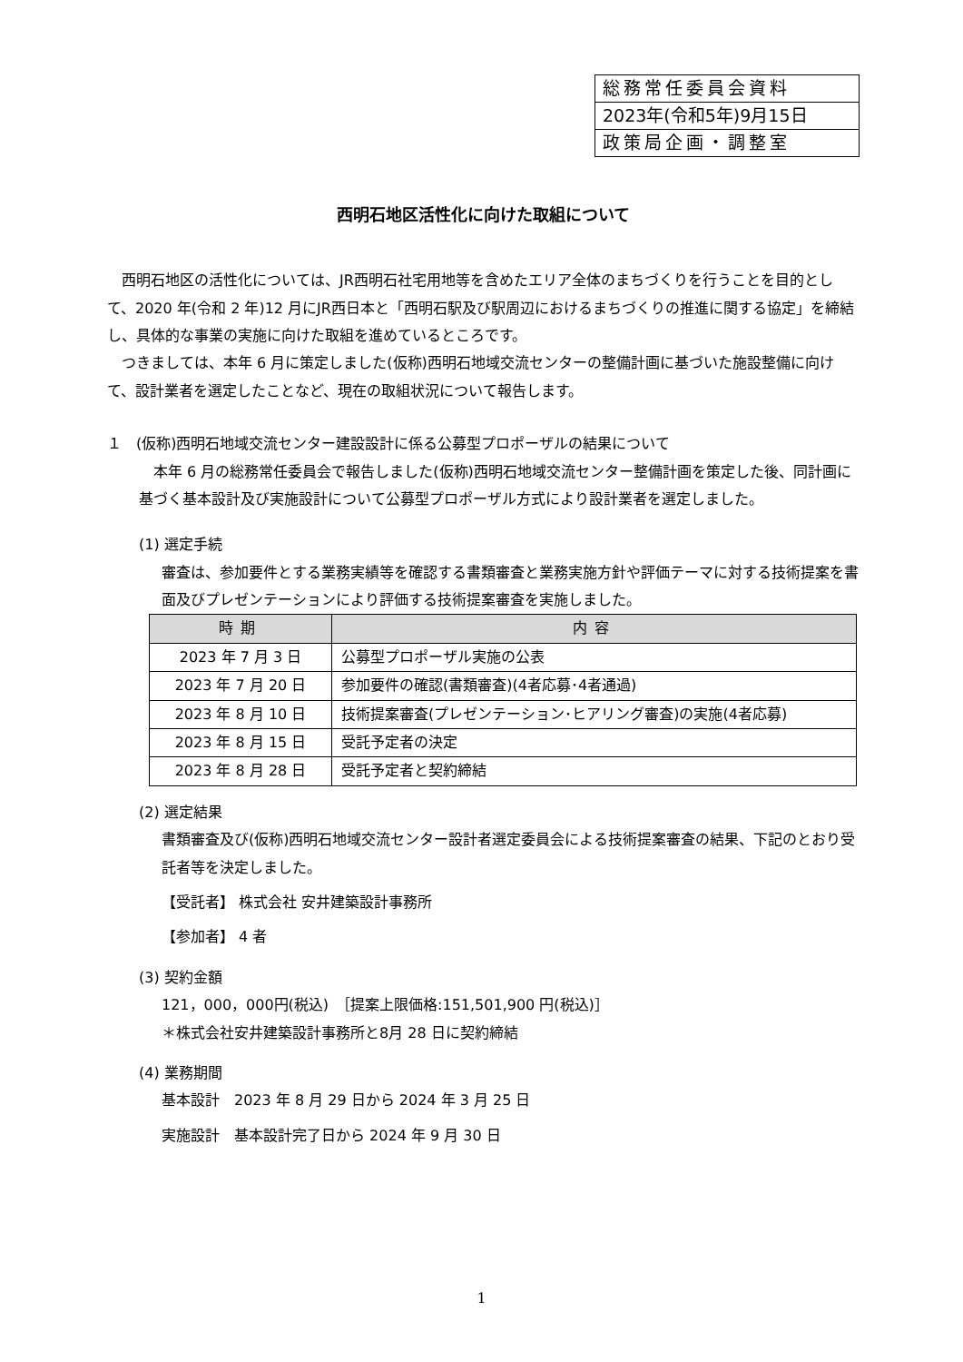総務常任委員会資料
2023年(令和5年)9月15日
政策局企画・調整室
西明石地区活性化に向けた取組について
西明石地区の活性化については、JR西明石社宅用地等を含めたエリア全体のまちづくりを行うことを目的として、2020 年(令和 2 年)12 月にJR西日本と「西明石駅及び駅周辺におけるまちづくりの推進に関する協定」を締結し、具体的な事業の実施に向けた取組を進めているところです。
つきましては、本年 6 月に策定しました(仮称)西明石地域交流センターの整備計画に基づいた施設整備に向けて、設計業者を選定したことなど、現在の取組状況について報告します。
１　(仮称)西明石地域交流センター建設設計に係る公募型プロポーザルの結果について
本年 6 月の総務常任委員会で報告しました(仮称)西明石地域交流センター整備計画を策定した後、同計画に基づく基本設計及び実施設計について公募型プロポーザル方式により設計業者を選定しました。
(1) 選定手続
審査は、参加要件とする業務実績等を確認する書類審査と業務実施方針や評価テーマに対する技術提案を書面及びプレゼンテーションにより評価する技術提案審査を実施しました。
| 時期 | 内容 |
| --- | --- |
| 2023 年 7 月 3 日 | 公募型プロポーザル実施の公表 |
| 2023 年 7 月 20 日 | 参加要件の確認(書類審査)(4者応募･4者通過) |
| 2023 年 8 月 10 日 | 技術提案審査(プレゼンテーション･ヒアリング審査)の実施(4者応募) |
| 2023 年 8 月 15 日 | 受託予定者の決定 |
| 2023 年 8 月 28 日 | 受託予定者と契約締結 |
(2) 選定結果
書類審査及び(仮称)西明石地域交流センター設計者選定委員会による技術提案審査の結果、下記のとおり受託者等を決定しました。
【受託者】 株式会社 安井建築設計事務所
【参加者】 4 者
(3) 契約金額
121，000，000円(税込)　［提案上限価格:151,501,900 円(税込)］
＊株式会社安井建築設計事務所と8月 28 日に契約締結
(4) 業務期間
基本設計　2023 年 8 月 29 日から 2024 年 3 月 25 日
実施設計　基本設計完了日から 2024 年 9 月 30 日
1